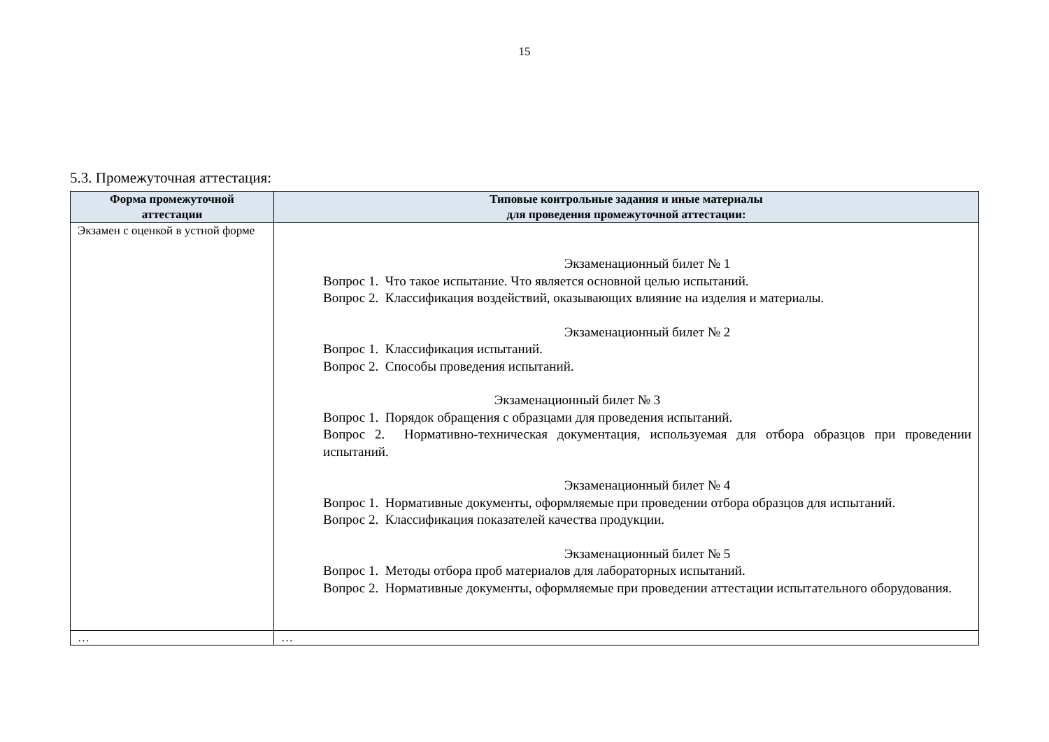15
5.3. Промежуточная аттестация:
| Форма промежуточной аттестации | Типовые контрольные задания и иные материалы для проведения промежуточной аттестации: |
| --- | --- |
| Экзамен с оценкой в устной форме | Экзаменационный билет № 1 Вопрос 1. Что такое испытание. Что является основной целью испытаний. Вопрос 2. Классификация воздействий, оказывающих влияние на изделия и материалы. Экзаменационный билет № 2 Вопрос 1. Классификация испытаний. Вопрос 2. Способы проведения испытаний. Экзаменационный билет № 3 Вопрос 1. Порядок обращения с образцами для проведения испытаний. Вопрос 2. Нормативно-техническая документация, используемая для отбора образцов при проведении испытаний. Экзаменационный билет № 4 Вопрос 1. Нормативные документы, оформляемые при проведении отбора образцов для испытаний. Вопрос 2. Классификация показателей качества продукции. Экзаменационный билет № 5 Вопрос 1. Методы отбора проб материалов для лабораторных испытаний. Вопрос 2. Нормативные документы, оформляемые при проведении аттестации испытательного оборудования. |
| … | … |